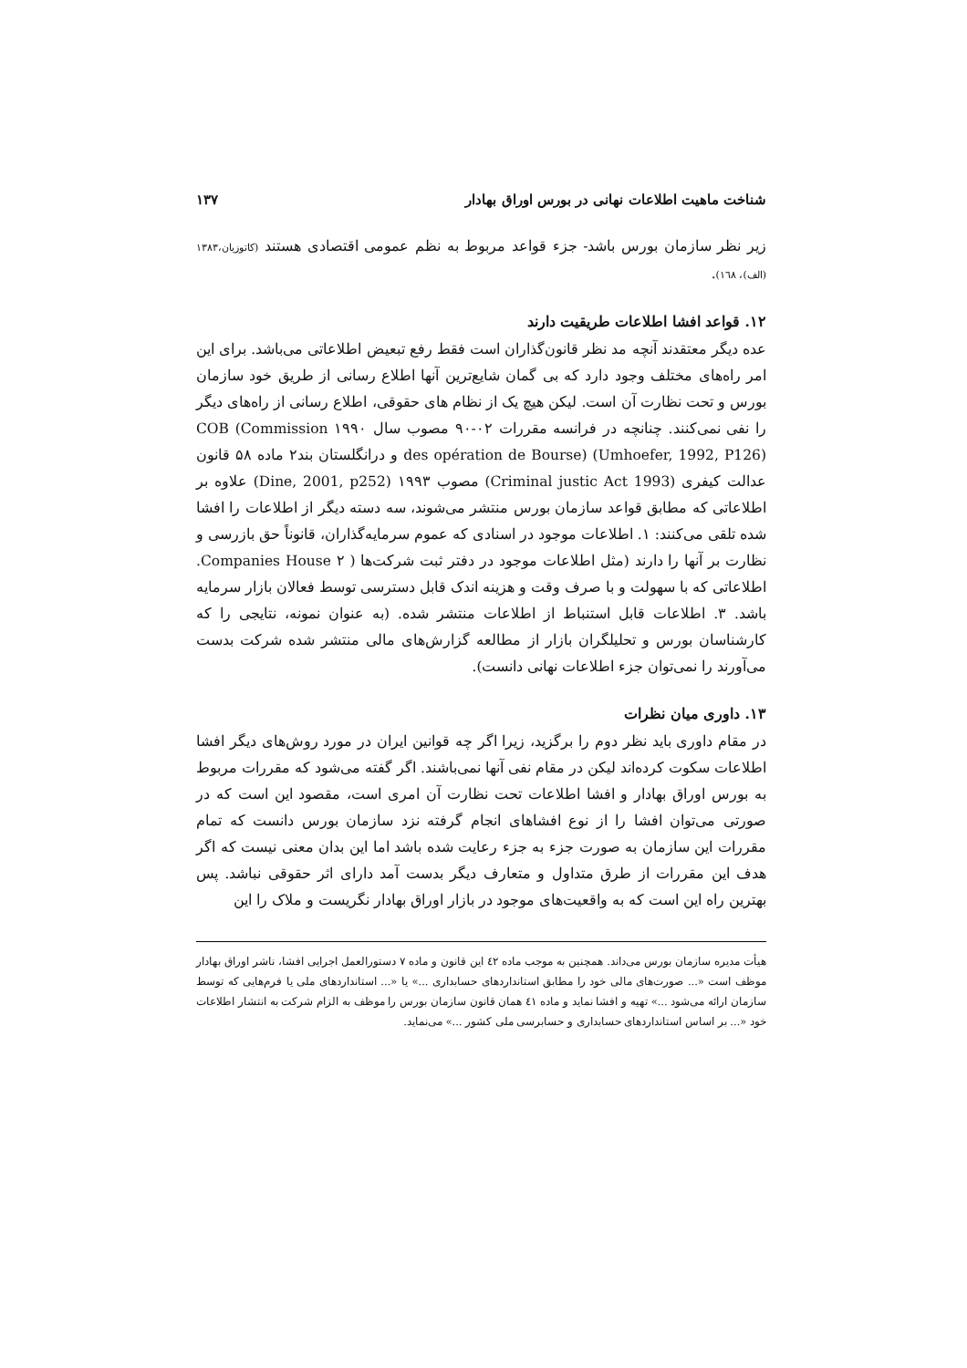شناخت ماهیت اطلاعات نهانی در بورس اوراق بهادار ۱۳۷
زیر نظر سازمان بورس باشد- جزء قواعد مربوط به نظم عمومی اقتصادی هستند (کاتوزیان،۱۳۸۳ (الف)، ۱٦۸).
۱۲. قواعد افشا اطلاعات طریقیت دارند
عده دیگر معتقدند آنچه مد نظر قانون‌گذاران است فقط رفع تبعیض اطلاعاتی می‌باشد. برای این امر راه‌های مختلف وجود دارد که بی گمان شایع‌ترین آنها اطلاع رسانی از طریق خود سازمان بورس و تحت نظارت آن است. لیکن هیچ یک از نظام های حقوقی، اطلاع رسانی از راه‌های دیگر را نفی نمی‌کنند. چنانچه در فرانسه مقررات ۰۲-۹۰ مصوب سال ۱۹۹۰ COB (Commission des opération de Bourse) (Umhoefer, 1992, P126) و درانگلستان بند۲ ماده ۵۸ قانون عدالت کیفری (Criminal justic Act 1993) مصوب ۱۹۹۳ (Dine, 2001, p252) علاوه بر اطلاعاتی که مطابق قواعد سازمان بورس منتشر می‌شوند، سه دسته دیگر از اطلاعات را افشا شده تلقی می‌کنند: ۱. اطلاعات موجود در اسنادی که عموم سرمایه‌گذاران، قانوناً حق بازرسی و نظارت بر آنها را دارند (مثل اطلاعات موجود در دفتر ثبت شرکت‌ها ( Companies House ۲. اطلاعاتی که با سهولت و با صرف وقت و هزینه اندک قابل دسترسی توسط فعالان بازار سرمایه باشد. ۳. اطلاعات قابل استنباط از اطلاعات منتشر شده. (به عنوان نمونه، نتایجی را که کارشناسان بورس و تحلیلگران بازار از مطالعه گزارش‌های مالی منتشر شده شرکت بدست می‌آورند را نمی‌توان جزء اطلاعات نهانی دانست).
۱۳. داوری میان نظرات
در مقام داوری باید نظر دوم را برگزید، زیرا اگر چه قوانین ایران در مورد روش‌های دیگر افشا اطلاعات سکوت کرده‌اند لیکن در مقام نفی آنها نمی‌باشند. اگر گفته می‌شود که مقررات مربوط به بورس اوراق بهادار و افشا اطلاعات تحت نظارت آن امری است، مقصود این است که در صورتی می‌توان افشا را از نوع افشاهای انجام گرفته نزد سازمان بورس دانست که تمام مقررات این سازمان به صورت جزء به جزء رعایت شده باشد اما این بدان معنی نیست که اگر هدف این مقررات از طرق متداول و متعارف دیگر بدست آمد دارای اثر حقوقی نباشد. پس بهترین راه این است که به واقعیت‌های موجود در بازار اوراق بهادار نگریست و ملاک را این
هیأت مدیره سازمان بورس می‌داند. همچنین به موجب ماده ٤۲ این قانون و ماده ۷ دستورالعمل اجرایی افشا، ناشر اوراق بهادار موظف است «... صورت‌های مالی خود را مطابق استانداردهای حسابداری ...» یا «... استانداردهای ملی یا فرم‌هایی که توسط سازمان ارائه می‌شود ...» تهیه و افشا نماید و ماده ٤۱ همان قانون سازمان بورس را موظف به الزام شرکت به انتشار اطلاعات خود «... بر اساس استانداردهای حسابداری و حسابرسی ملی کشور ...» می‌نماید.